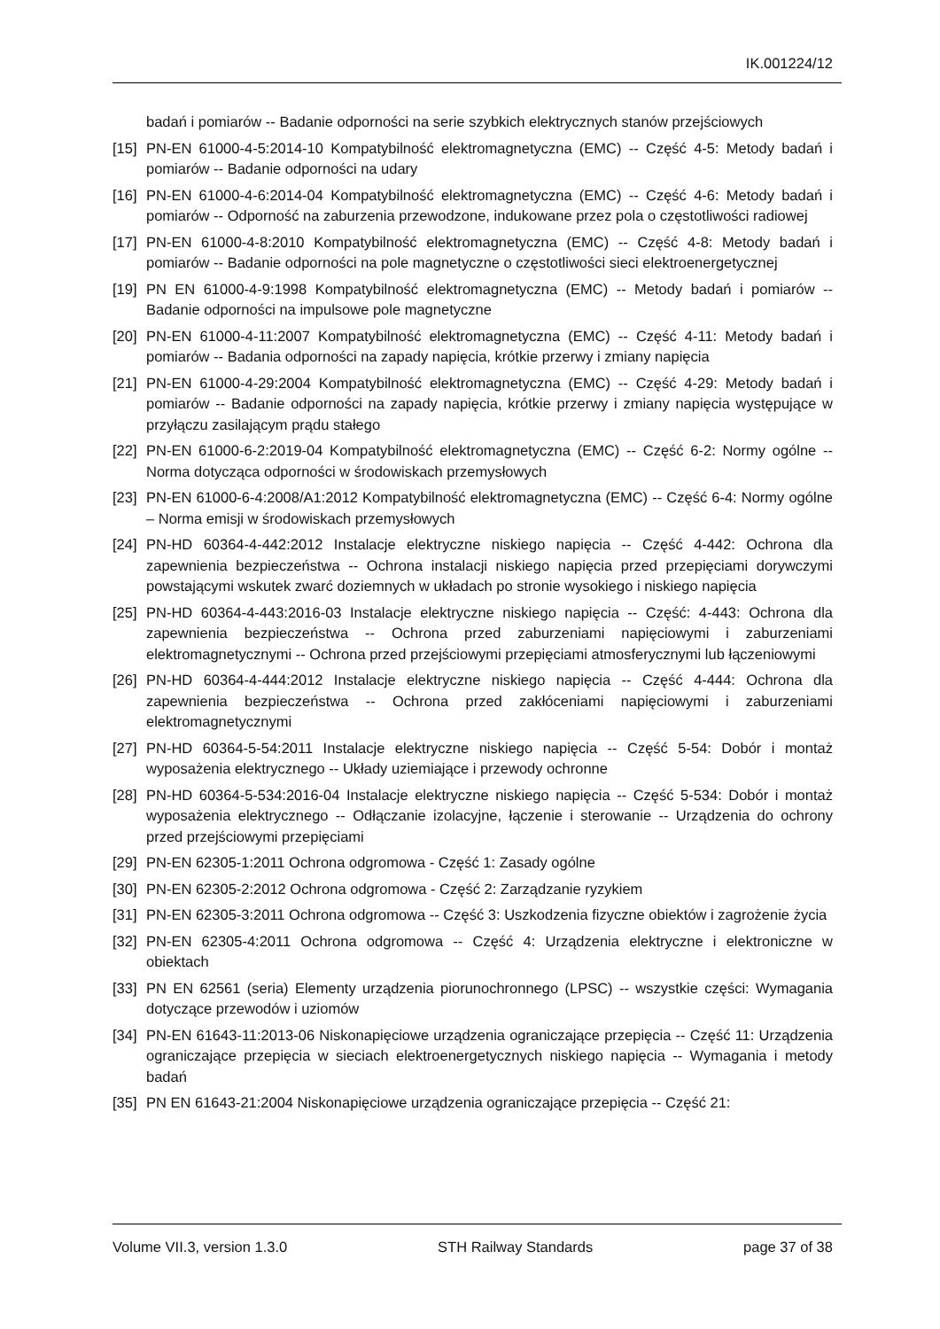IK.001224/12
badań i pomiarów -- Badanie odporności na serie szybkich elektrycznych stanów przejściowych
[15] PN-EN 61000-4-5:2014-10 Kompatybilność elektromagnetyczna (EMC) -- Część 4-5: Metody badań i pomiarów -- Badanie odporności na udary
[16] PN-EN 61000-4-6:2014-04 Kompatybilność elektromagnetyczna (EMC) -- Część 4-6: Metody badań i pomiarów -- Odporność na zaburzenia przewodzone, indukowane przez pola o częstotliwości radiowej
[17] PN-EN 61000-4-8:2010 Kompatybilność elektromagnetyczna (EMC) -- Część 4-8: Metody badań i pomiarów -- Badanie odporności na pole magnetyczne o częstotliwości sieci elektroenergetycznej
[19] PN EN 61000-4-9:1998 Kompatybilność elektromagnetyczna (EMC) -- Metody badań i pomiarów -- Badanie odporności na impulsowe pole magnetyczne
[20] PN-EN 61000-4-11:2007 Kompatybilność elektromagnetyczna (EMC) -- Część 4-11: Metody badań i pomiarów -- Badania odporności na zapady napięcia, krótkie przerwy i zmiany napięcia
[21] PN-EN 61000-4-29:2004 Kompatybilność elektromagnetyczna (EMC) -- Część 4-29: Metody badań i pomiarów -- Badanie odporności na zapady napięcia, krótkie przerwy i zmiany napięcia występujące w przyłączu zasilającym prądu stałego
[22] PN-EN 61000-6-2:2019-04 Kompatybilność elektromagnetyczna (EMC) -- Część 6-2: Normy ogólne -- Norma dotycząca odporności w środowiskach przemysłowych
[23] PN-EN 61000-6-4:2008/A1:2012 Kompatybilność elektromagnetyczna (EMC) -- Część 6-4: Normy ogólne – Norma emisji w środowiskach przemysłowych
[24] PN-HD 60364-4-442:2012 Instalacje elektryczne niskiego napięcia -- Część 4-442: Ochrona dla zapewnienia bezpieczeństwa -- Ochrona instalacji niskiego napięcia przed przepięciami dorywczymi powstającymi wskutek zwarć doziemnych w układach po stronie wysokiego i niskiego napięcia
[25] PN-HD 60364-4-443:2016-03 Instalacje elektryczne niskiego napięcia -- Część: 4-443: Ochrona dla zapewnienia bezpieczeństwa -- Ochrona przed zaburzeniami napięciowymi i zaburzeniami elektromagnetycznymi -- Ochrona przed przejściowymi przepięciami atmosferycznymi lub łączeniowymi
[26] PN-HD 60364-4-444:2012 Instalacje elektryczne niskiego napięcia -- Część 4-444: Ochrona dla zapewnienia bezpieczeństwa -- Ochrona przed zakłóceniami napięciowymi i zaburzeniami elektromagnetycznymi
[27] PN-HD 60364-5-54:2011 Instalacje elektryczne niskiego napięcia -- Część 5-54: Dobór i montaż wyposażenia elektrycznego -- Układy uziemiające i przewody ochronne
[28] PN-HD 60364-5-534:2016-04 Instalacje elektryczne niskiego napięcia -- Część 5-534: Dobór i montaż wyposażenia elektrycznego -- Odłączanie izolacyjne, łączenie i sterowanie -- Urządzenia do ochrony przed przejściowymi przepięciami
[29] PN-EN 62305-1:2011 Ochrona odgromowa - Część 1: Zasady ogólne
[30] PN-EN 62305-2:2012 Ochrona odgromowa - Część 2: Zarządzanie ryzykiem
[31] PN-EN 62305-3:2011 Ochrona odgromowa -- Część 3: Uszkodzenia fizyczne obiektów i zagrożenie życia
[32] PN-EN 62305-4:2011 Ochrona odgromowa -- Część 4: Urządzenia elektryczne i elektroniczne w obiektach
[33] PN EN 62561 (seria) Elementy urządzenia piorunochronnego (LPSC) -- wszystkie części: Wymagania dotyczące przewodów i uziomów
[34] PN-EN 61643-11:2013-06 Niskonapięciowe urządzenia ograniczające przepięcia -- Część 11: Urządzenia ograniczające przepięcia w sieciach elektroenergetycznych niskiego napięcia -- Wymagania i metody badań
[35] PN EN 61643-21:2004 Niskonapięciowe urządzenia ograniczające przepięcia -- Część 21:
Volume VII.3, version 1.3.0 STH Railway Standards page 37 of 38